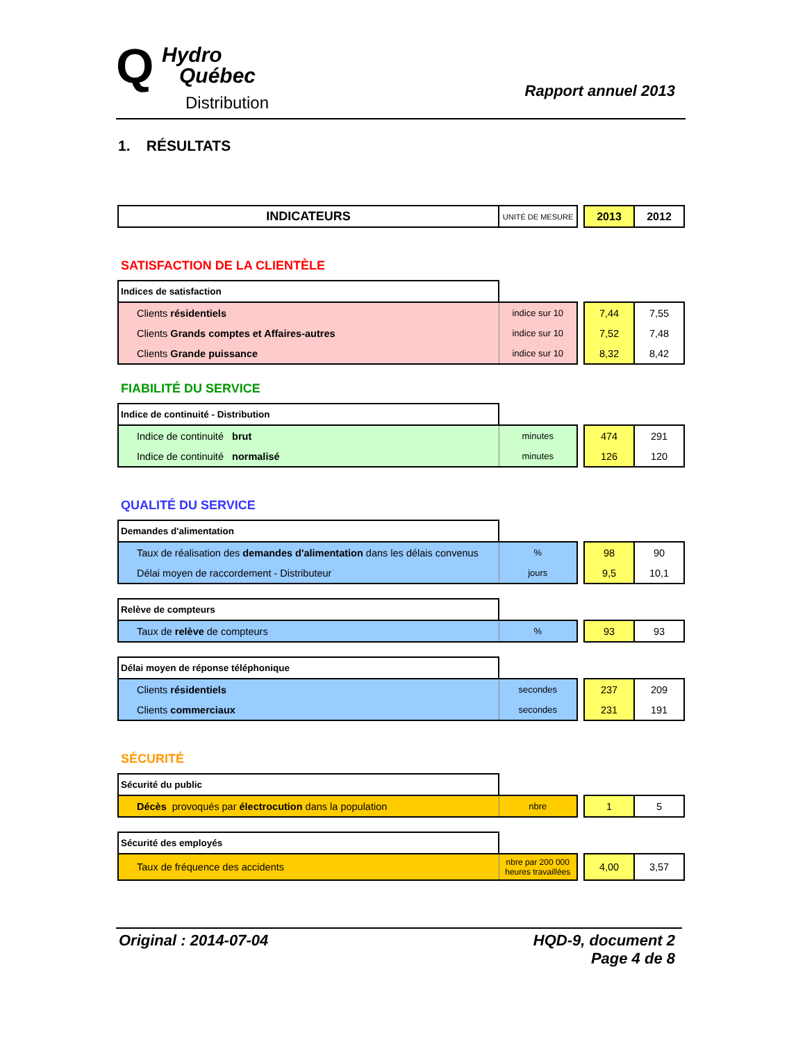Q
Hydro
Québec
Distribution
Rapport annuel 2013
1. RÉSULTATS
| INDICATEURS | UNITÉ DE MESURE | | 2013 | 2012 |
| SATISFACTION DE LA CLIENTÈLE | | | | |
| Indices de satisfaction | | | | |
| Clients résidentiels | indice sur 10 | | 7,44 | 7,55 |
| Clients Grands comptes et Affaires-autres | indice sur 10 | | 7,52 | 7,48 |
| Clients Grande puissance | indice sur 10 | | 8,32 | 8,42 |
| FIABILITÉ DU SERVICE | | | | |
| Indice de continuité - Distribution | | | | |
| Indice de continuité brut | minutes | | 474 | 291 |
| Indice de continuité normalisé | minutes | | 126 | 120 |
| QUALITÉ DU SERVICE | | | | |
| Demandes d'alimentation | | | | |
| Taux de réalisation des demandes d'alimentation dans les délais convenus | % | | 98 | 90 |
| Délai moyen de raccordement - Distributeur | jours | | 9,5 | 10,1 |
| Relève de compteurs | | | | |
| Taux de relève de compteurs | % | | 93 | 93 |
| Délai moyen de réponse téléphonique | | | | |
| Clients résidentiels | secondes | | 237 | 209 |
| Clients commerciaux | secondes | | 231 | 191 |
| SÉCURITÉ | | | | |
| Sécurité du public | | | | |
| Décès provoqués par électrocution dans la population | nbre | | 1 | 5 |
| Sécurité des employés | | | | |
| Taux de fréquence des accidents | nbre par 200 000 heures travaillées | | 4,00 | 3,57 |
Original : 2014-07-04 HQD-9, document 2
Page 4 de 8